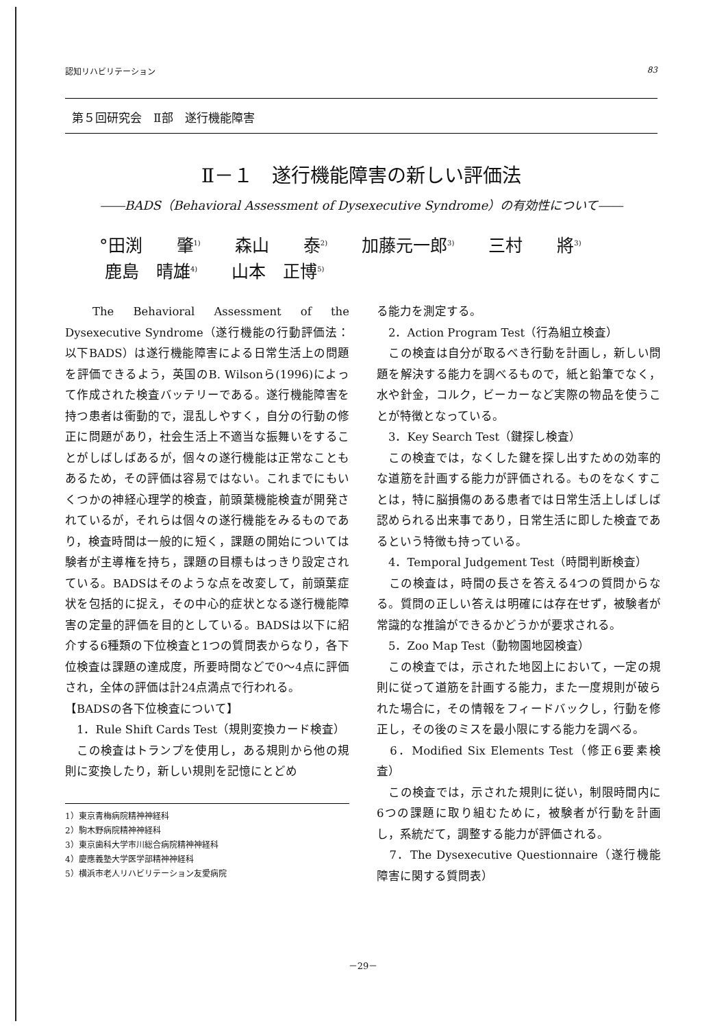認知リハビリテーション 83
第５回研究会　Ⅱ部　遂行機能障害
Ⅱ－１　遂行機能障害の新しい評価法
――BADS（Behavioral Assessment of Dysexecutive Syndrome）の有効性について――
°田渕　　肇<sup>1)</sup>　　森山　　泰<sup>2)</sup>　　加藤元一郎<sup>3)</sup>　　三村　　將<sup>3)</sup>
鹿島　晴雄<sup>4)</sup>　　山本　正博<sup>5)</sup>
　The Behavioral Assessment of the Dysexecutive Syndrome（遂行機能の行動評価法：以下BADS）は遂行機能障害による日常生活上の問題を評価できるよう，英国のB. Wilsonら(1996)によって作成された検査バッテリーである。遂行機能障害を持つ患者は衝動的で，混乱しやすく，自分の行動の修正に問題があり，社会生活上不適当な振舞いをすることがしばしばあるが，個々の遂行機能は正常なこともあるため，その評価は容易ではない。これまでにもいくつかの神経心理学的検査，前頭葉機能検査が開発されているが，それらは個々の遂行機能をみるものであり，検査時間は一般的に短く，課題の開始については験者が主導権を持ち，課題の目標もはっきり設定されている。BADSはそのような点を改変して，前頭葉症状を包括的に捉え，その中心的症状となる遂行機能障害の定量的評価を目的としている。BADSは以下に紹介する6種類の下位検査と1つの質問表からなり，各下位検査は課題の達成度，所要時間などで0～4点に評価され，全体の評価は計24点満点で行われる。
【BADSの各下位検査について】
　1．Rule Shift Cards Test（規則変換カード検査）
　この検査はトランプを使用し，ある規則から他の規則に変換したり，新しい規則を記憶にとどめ
1）東京青梅病院精神神経科
2）駒木野病院精神神経科
3）東京歯科大学市川総合病院精神神経科
4）慶應義塾大学医学部精神神経科
5）横浜市老人リハビリテーション友愛病院
る能力を測定する。
　2．Action Program Test（行為組立検査）
　この検査は自分が取るべき行動を計画し，新しい問題を解決する能力を調べるもので，紙と鉛筆でなく，水や針金，コルク，ビーカーなど実際の物品を使うことが特徴となっている。
　3．Key Search Test（鍵探し検査）
　この検査では，なくした鍵を探し出すための効率的な道筋を計画する能力が評価される。ものをなくすことは，特に脳損傷のある患者では日常生活上しばしば認められる出来事であり，日常生活に即した検査であるという特徴も持っている。
　4．Temporal Judgement Test（時間判断検査）
　この検査は，時間の長さを答える4つの質問からなる。質問の正しい答えは明確には存在せず，被験者が常識的な推論ができるかどうかが要求される。
　5．Zoo Map Test（動物園地図検査）
　この検査では，示された地図上において，一定の規則に従って道筋を計画する能力，また一度規則が破られた場合に，その情報をフィードバックし，行動を修正し，その後のミスを最小限にする能力を調べる。
　6．Modified Six Elements Test（修正6要素検査）
　この検査では，示された規則に従い，制限時間内に6つの課題に取り組むために，被験者が行動を計画し，系統だて，調整する能力が評価される。
　7．The Dysexecutive Questionnaire（遂行機能障害に関する質問表）
－29－